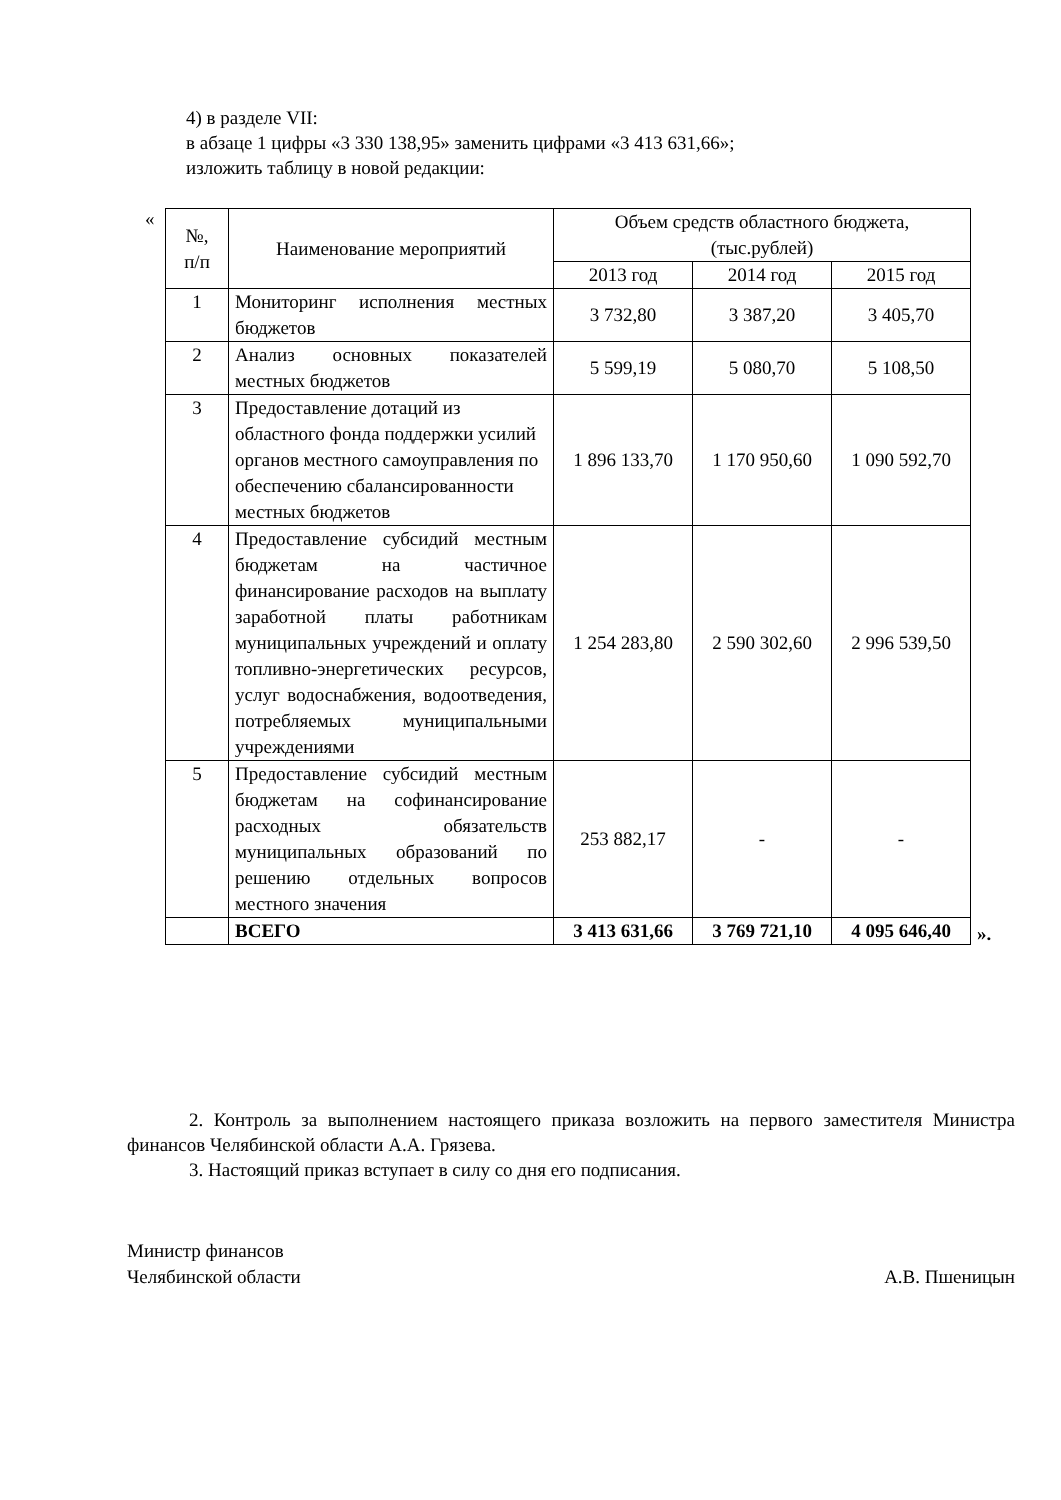4) в разделе VII:
в абзаце 1 цифры «3 330 138,95» заменить цифрами «3 413 631,66»;
изложить таблицу в новой редакции:
«
| №, п/п | Наименование мероприятий | Объем средств областного бюджета, (тыс.рублей) | | |
| --- | --- | --- | --- | --- |
| | | 2013 год | 2014 год | 2015 год |
| 1 | Мониторинг исполнения местных бюджетов | 3 732,80 | 3 387,20 | 3 405,70 |
| 2 | Анализ основных показателей местных бюджетов | 5 599,19 | 5 080,70 | 5 108,50 |
| 3 | Предоставление дотаций из областного фонда поддержки усилий органов местного самоуправления по обеспечению сбалансированности местных бюджетов | 1 896 133,70 | 1 170 950,60 | 1 090 592,70 |
| 4 | Предоставление субсидий местным бюджетам на частичное финансирование расходов на выплату заработной платы работникам муниципальных учреждений и оплату топливно-энергетических ресурсов, услуг водоснабжения, водоотведения, потребляемых муниципальными учреждениями | 1 254 283,80 | 2 590 302,60 | 2 996 539,50 |
| 5 | Предоставление субсидий местным бюджетам на софинансирование расходных обязательств муниципальных образований по решению отдельных вопросов местного значения | 253 882,17 | - | - |
| | ВСЕГО | 3 413 631,66 | 3 769 721,10 | 4 095 646,40 |
».
2. Контроль за выполнением настоящего приказа возложить на первого заместителя Министра финансов Челябинской области А.А. Грязева.
3. Настоящий приказ вступает в силу со дня его подписания.
Министр финансов
Челябинской области А.В. Пшеницын